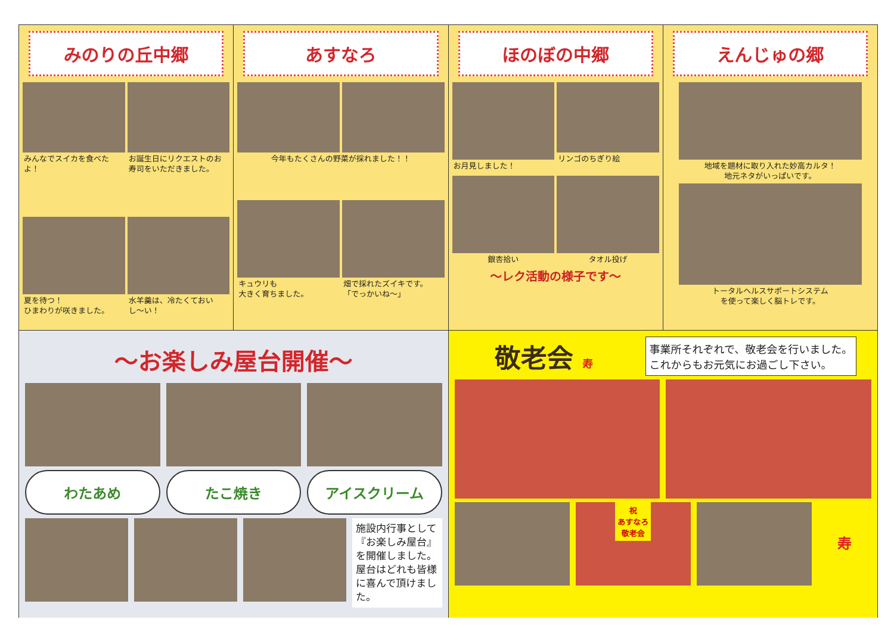みのりの丘中郷
みんなでスイカを食べたよ！
お誕生日にリクエストのお寿司をいただきました。
夏を待つ！
ひまわりが咲きました。
水羊羹は、冷たくておいし〜い！
あすなろ
今年もたくさんの野菜が採れました！！
キュウリも
大きく育ちました。
畑で採れたズイキです。
「でっかいね〜」
ほのぼの中郷
お月見しました！
リンゴのちぎり絵
銀杏拾い
タオル投げ
〜レク活動の様子です〜
えんじゅの郷
地域を題材に取り入れた妙高カルタ！
地元ネタがいっぱいです。
トータルヘルスサポートシステム
を使って楽しく脳トレです。
〜お楽しみ屋台開催〜
わたあめ たこ焼き アイスクリーム
施設内行事として『お楽しみ屋台』を開催しました。屋台はどれも皆様に喜んで頂けました。
敬老会 寿
事業所それぞれで、敬老会を行いました。
これからもお元気にお過ごし下さい。
祝
あすなろ
敬老会
寿